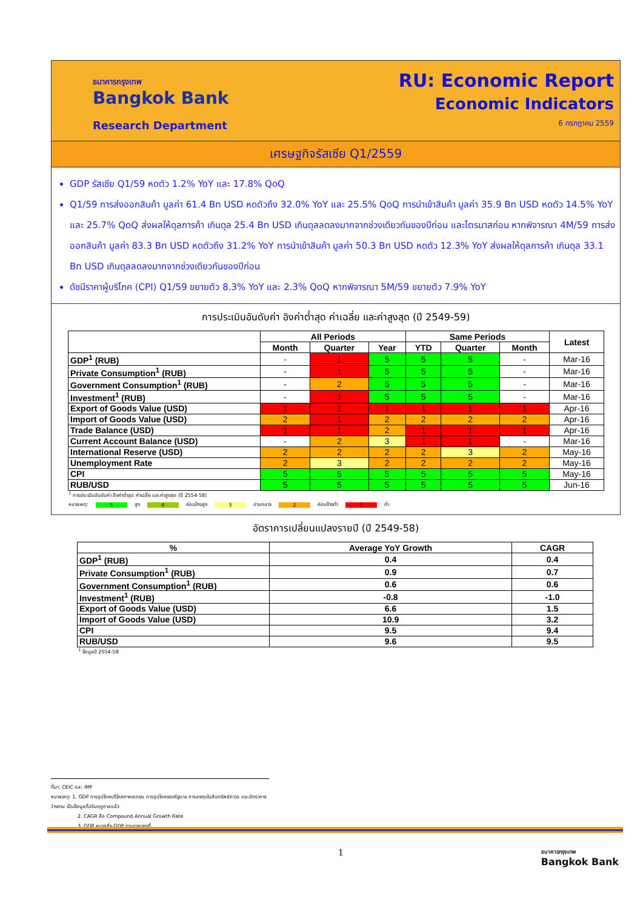ธนาคารกรุงเทพ
Bangkok Bank
Research Department
RU: Economic Report
Economic Indicators
6 กรกฎาคม 2559
เศรษฐกิจรัสเซีย Q1/2559
GDP รัสเซีย Q1/59 หดตัว 1.2% YoY และ 17.8% QoQ
Q1/59 การส่งออกสินค้า มูลค่า 61.4 Bn USD หดตัวถึง 32.0% YoY และ 25.5% QoQ การนำเข้าสินค้า มูลค่า 35.9 Bn USD หดตัว 14.5% YoY และ 25.7% QoQ ส่งผลให้ดุลการค้า เกินดุล 25.4 Bn USD เกินดุลลดลงมากจากช่วงเดียวกันของปีก่อน และไตรมาสก่อน หากพิจารณา 4M/59 การส่งออกสินค้า มูลค่า 83.3 Bn USD หดตัวถึง 31.2% YoY การนำเข้าสินค้า มูลค่า 50.3 Bn USD หดตัว 12.3% YoY ส่งผลให้ดุลการค้า เกินดุล 33.1 Bn USD เกินดุลลดลงมากจากช่วงเดียวกันของปีก่อน
ดัชนีราคาผู้บริโภค (CPI) Q1/59 ขยายตัว 8.3% YoY และ 2.3% QoQ หากพิจารณา 5M/59 ขยายตัว 7.9% YoY
การประเมินอันดับค่า อิงค่าต่ำสุด ค่าเฉลี่ย และค่าสูงสุด (ปี 2549-59)
| | All Periods | | | Same Periods | | | Latest |
| --- | --- | --- | --- | --- | --- | --- | --- |
| | Month | Quarter | Year | YTD | Quarter | Month | |
| GDP<sup>1</sup> (RUB) | - | 1 | 5 | 5 | 5 | - | Mar-16 |
| Private Consumption<sup>1</sup> (RUB) | - | 1 | 5 | 5 | 5 | - | Mar-16 |
| Government Consumption<sup>1</sup> (RUB) | - | 2 | 5 | 5 | 5 | - | Mar-16 |
| Investment<sup>1</sup> (RUB) | - | 1 | 5 | 5 | 5 | - | Mar-16 |
| Export of Goods Value (USD) | 1 | 1 | 1 | 1 | 1 | 1 | Apr-16 |
| Import of Goods Value (USD) | 2 | 1 | 2 | 2 | 2 | 2 | Apr-16 |
| Trade Balance (USD) | 1 | 1 | 2 | 1 | 1 | 1 | Apr-16 |
| Current Account Balance (USD) | - | 2 | 3 | 1 | 1 | - | Mar-16 |
| International Reserve (USD) | 2 | 2 | 2 | 2 | 3 | 2 | May-16 |
| Unemployment Rate | 2 | 3 | 2 | 2 | 2 | 2 | May-16 |
| CPI | 5 | 5 | 5 | 5 | 5 | 5 | May-16 |
| RUB/USD | 5 | 5 | 5 | 5 | 5 | 5 | Jun-16 |
<sup>1</sup> การประเมินอันดับค่า อิงค่าต่ำสุด ค่าเฉลี่ย และค่าสูงสุด (ปี 2554-58)
หมายเหตุ: 5 สูง 4 ค่อนข้างสูง 3 ปานกลาง 2 ค่อนข้างต่ำ 1 ต่ำ
อัตราการเปลี่ยนแปลงรายปี (ปี 2549-58)
| % | Average YoY Growth | CAGR |
| --- | --- | --- |
| GDP<sup>1</sup> (RUB) | 0.4 | 0.4 |
| Private Consumption<sup>1</sup> (RUB) | 0.9 | 0.7 |
| Government Consumption<sup>1</sup> (RUB) | 0.6 | 0.6 |
| Investment<sup>1</sup> (RUB) | -0.8 | -1.0 |
| Export of Goods Value (USD) | 6.6 | 1.5 |
| Import of Goods Value (USD) | 10.9 | 3.2 |
| CPI | 9.5 | 9.4 |
| RUB/USD | 9.6 | 9.5 |
<sup>1</sup> ข้อมูลปี 2554-58
ที่มา: CEIC และ IMF
หมายเหตุ: 1. GDP การอุปโภคบริโภคภาคเอกชน การอุปโภคของรัฐบาล การลงทุนในสินทรัพย์ถาวร และอัตราการว่างงาน เป็นข้อมูลที่ปรับฤดูกาลแล้ว
2. CAGR คือ Compound Annual Growth Rate
3. GDP หมายถึง GDP ตามราคาคงที่
1
ธนาคารกรุงเทพ
Bangkok Bank